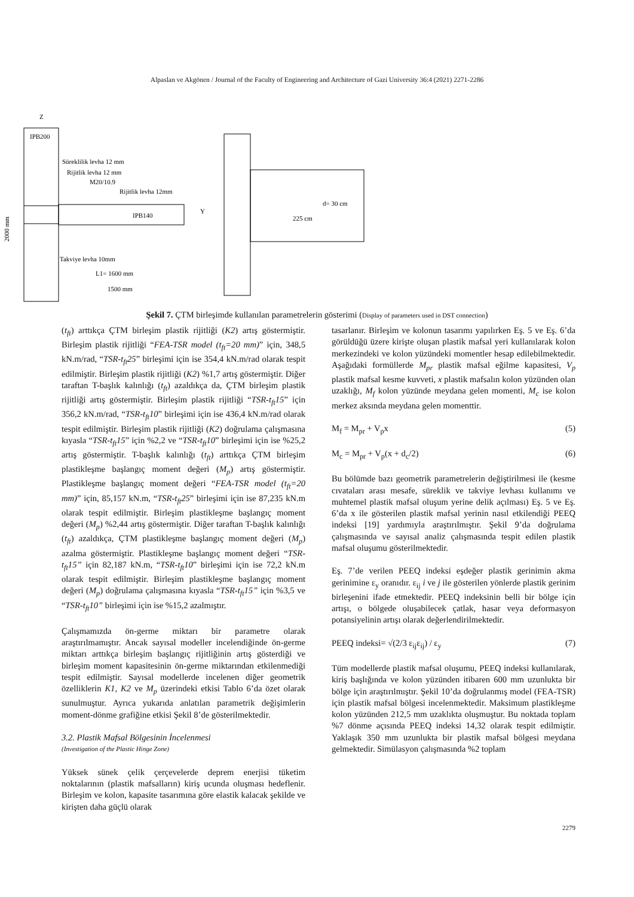Alpaslan ve Akgönen / Journal of the Faculty of Engineering and Architecture of Gazi University 36:4 (2021) 2271-2286
IPB200
Z
Süreklilik levha 12 mm
Rijitlik levha 12 mm
M20/10.9
Rijitlik levha 12mm
IPB140
Y
Takviye levha 10mm
L1= 1600 mm
1500 mm
2000 mm
d= 30 cm
225 cm
Şekil 7. ÇTM birleşimde kullanılan parametrelerin gösterimi (Display of parameters used in DST connection)
(t<sub>ft</sub>) arttıkça ÇTM birleşim plastik rijitliği (K2) artış göstermiştir. Birleşim plastik rijitliği “FEA-TSR model (t<sub>ft</sub>=20 mm)” için, 348,5 kN.m/rad, “TSR-t<sub>ft</sub>25” birleşimi için ise 354,4 kN.m/rad olarak tespit edilmiştir. Birleşim plastik rijitliği (K2) %1,7 artış göstermiştir. Diğer taraftan T-başlık kalınlığı (t<sub>ft</sub>) azaldıkça da, ÇTM birleşim plastik rijitliği artış göstermiştir. Birleşim plastik rijitliği “TSR-t<sub>ft</sub>15” için 356,2 kN.m/rad, “TSR-t<sub>ft</sub>10” birleşimi için ise 436,4 kN.m/rad olarak tespit edilmiştir. Birleşim plastik rijitliği (K2) doğrulama çalışmasına kıyasla “TSR-t<sub>ft</sub>15” için %2,2 ve “TSR-t<sub>ft</sub>10” birleşimi için ise %25,2 artış göstermiştir. T-başlık kalınlığı (t<sub>ft</sub>) arttıkça ÇTM birleşim plastikleşme başlangıç moment değeri (M<sub>p</sub>) artış göstermiştir. Plastikleşme başlangıç moment değeri “FEA-TSR model (t<sub>ft</sub>=20 mm)” için, 85,157 kN.m, “TSR-t<sub>ft</sub>25” birleşimi için ise 87,235 kN.m olarak tespit edilmiştir. Birleşim plastikleşme başlangıç moment değeri (M<sub>p</sub>) %2,44 artış göstermiştir. Diğer taraftan T-başlık kalınlığı (t<sub>ft</sub>) azaldıkça, ÇTM plastikleşme başlangıç moment değeri (M<sub>p</sub>) azalma göstermiştir. Plastikleşme başlangıç moment değeri “TSR-t<sub>ft</sub>15” için 82,187 kN.m, “TSR-t<sub>ft</sub>10” birleşimi için ise 72,2 kN.m olarak tespit edilmiştir. Birleşim plastikleşme başlangıç moment değeri (M<sub>p</sub>) doğrulama çalışmasına kıyasla “TSR-t<sub>ft</sub>15” için %3,5 ve “TSR-t<sub>ft</sub>10” birleşimi için ise %15,2 azalmıştır.
Çalışmamızda ön-germe miktarı bir parametre olarak araştırılmamıştır. Ancak sayısal modeller incelendiğinde ön-germe miktarı arttıkça birleşim başlangıç rijitliğinin artış gösterdiği ve birleşim moment kapasitesinin ön-germe miktarından etkilenmediği tespit edilmiştir. Sayısal modellerde incelenen diğer geometrik özelliklerin K1, K2 ve M<sub>p</sub> üzerindeki etkisi Tablo 6’da özet olarak sunulmuştur. Ayrıca yukarıda anlatılan parametrik değişimlerin moment-dönme grafiğine etkisi Şekil 8’de gösterilmektedir.
3.2. Plastik Mafsal Bölgesinin İncelenmesi
(Investigation of the Plastic Hinge Zone)
Yüksek sünek çelik çerçevelerde deprem enerjisi tüketim noktalarının (plastik mafsalların) kiriş ucunda oluşması hedeflenir. Birleşim ve kolon, kapasite tasarımına göre elastik kalacak şekilde ve kirişten daha güçlü olarak
tasarlanır. Birleşim ve kolonun tasarımı yapılırken Eş. 5 ve Eş. 6’da görüldüğü üzere kirişte oluşan plastik mafsal yeri kullanılarak kolon merkezindeki ve kolon yüzündeki momentler hesap edilebilmektedir. Aşağıdaki formüllerde M<sub>pr</sub> plastik mafsal eğilme kapasitesi, V<sub>p</sub> plastik mafsal kesme kuvveti, x plastik mafsalın kolon yüzünden olan uzaklığı, M<sub>f</sub> kolon yüzünde meydana gelen momenti, M<sub>c</sub> ise kolon merkez aksında meydana gelen momenttir.
M<sub>f</sub> = M<sub>pr</sub> + V<sub>p</sub>x (5)
M<sub>c</sub> = M<sub>pr</sub> + V<sub>p</sub>(x + d<sub>c</sub>/2) (6)
Bu bölümde bazı geometrik parametrelerin değiştirilmesi ile (kesme cıvataları arası mesafe, süreklik ve takviye levhası kullanımı ve muhtemel plastik mafsal oluşum yerine delik açılması) Eş. 5 ve Eş. 6’da x ile gösterilen plastik mafsal yerinin nasıl etkilendiği PEEQ indeksi [19] yardımıyla araştırılmıştır. Şekil 9’da doğrulama çalışmasında ve sayısal analiz çalışmasında tespit edilen plastik mafsal oluşumu gösterilmektedir.
Eş. 7’de verilen PEEQ indeksi eşdeğer plastik gerinimin akma gerinimine ε<sub>y</sub> oranıdır. ε<sub>ij</sub> i ve j ile gösterilen yönlerde plastik gerinim birleşenini ifade etmektedir. PEEQ indeksinin belli bir bölge için artışı, o bölgede oluşabilecek çatlak, hasar veya deformasyon potansiyelinin artışı olarak değerlendirilmektedir.
PEEQ indeksi= √(2/3 ε<sub>ij</sub>ε<sub>ij</sub>) / ε<sub>y</sub> (7)
Tüm modellerde plastik mafsal oluşumu, PEEQ indeksi kullanılarak, kiriş başlığında ve kolon yüzünden itibaren 600 mm uzunlukta bir bölge için araştırılmıştır. Şekil 10’da doğrulanmış model (FEA-TSR) için plastik mafsal bölgesi incelenmektedir. Maksimum plastikleşme kolon yüzünden 212,5 mm uzaklıkta oluşmuştur. Bu noktada toplam %7 dönme açısında PEEQ indeksi 14,32 olarak tespit edilmiştir. Yaklaşık 350 mm uzunlukta bir plastik mafsal bölgesi meydana gelmektedir. Simülasyon çalışmasında %2 toplam
2279